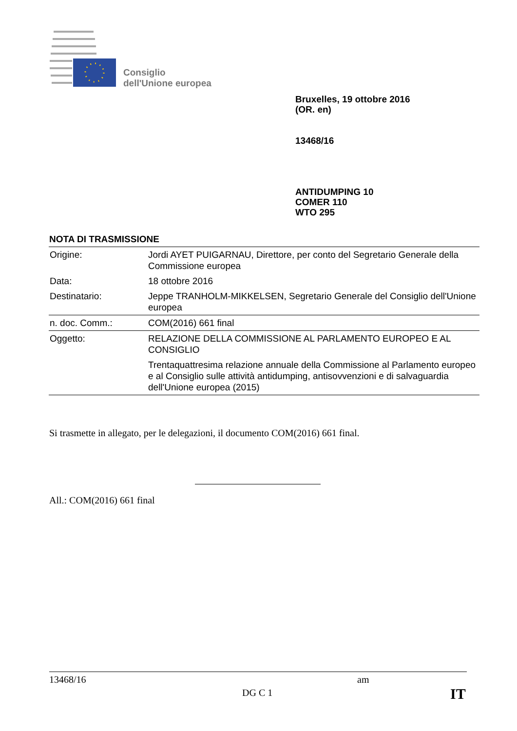Consiglio
dell'Unione europea
Bruxelles, 19 ottobre 2016
(OR. en)
13468/16
ANTIDUMPING 10
COMER 110
WTO 295
NOTA DI TRASMISSIONE
| Origine: | Jordi AYET PUIGARNAU, Direttore, per conto del Segretario Generale della Commissione europea |
| Data: | 18 ottobre 2016 |
| Destinatario: | Jeppe TRANHOLM-MIKKELSEN, Segretario Generale del Consiglio dell'Unione europea |
| n. doc. Comm.: | COM(2016) 661 final |
| Oggetto: | RELAZIONE DELLA COMMISSIONE AL PARLAMENTO EUROPEO E AL CONSIGLIO Trentaquattresima relazione annuale della Commissione al Parlamento europeo e al Consiglio sulle attività antidumping, antisovvenzioni e di salvaguardia dell'Unione europea (2015) |
Si trasmette in allegato, per le delegazioni, il documento COM(2016) 661 final.
All.: COM(2016) 661 final
13468/16 am
DG C 1 IT